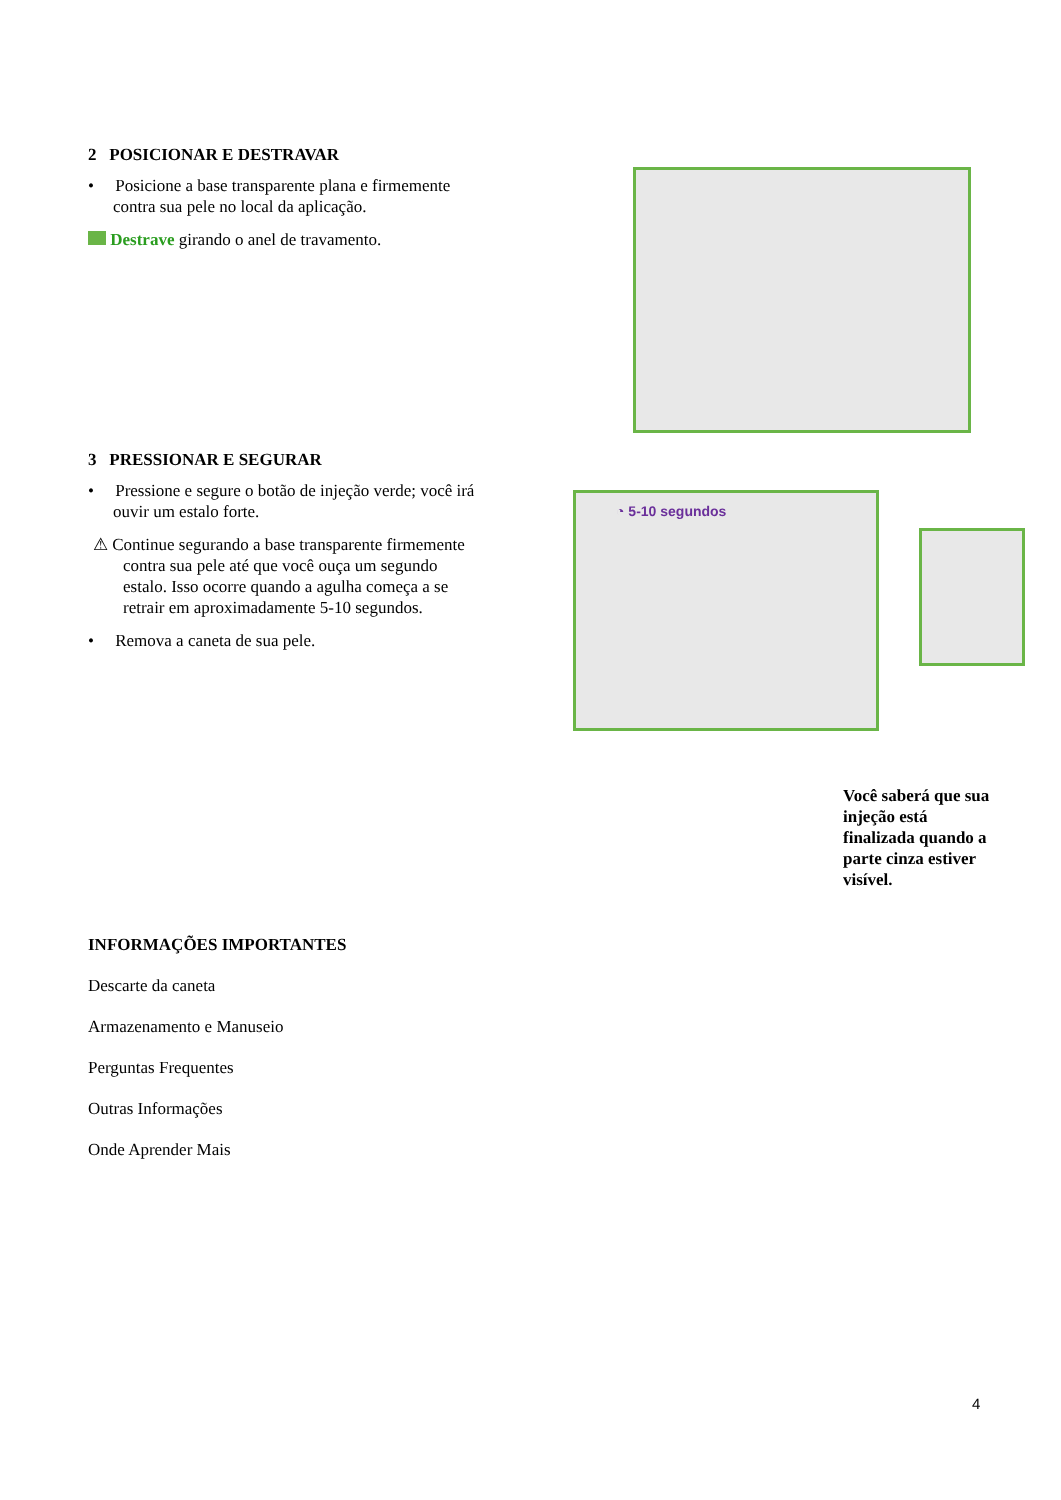2 POSICIONAR E DESTRAVAR
• Posicione a base transparente plana e firmemente contra sua pele no local da aplicação.
Destrave girando o anel de travamento.
3 PRESSIONAR E SEGURAR
• Pressione e segure o botão de injeção verde; você irá ouvir um estalo forte.
⚠ Continue segurando a base transparente firmemente contra sua pele até que você ouça um segundo estalo. Isso ocorre quando a agulha começa a se retrair em aproximadamente 5-10 segundos.
• Remova a caneta de sua pele.
◔ 5-10 segundos
Você saberá que sua injeção está finalizada quando a parte cinza estiver visível.
INFORMAÇÕES IMPORTANTES
Descarte da caneta
Armazenamento e Manuseio
Perguntas Frequentes
Outras Informações
Onde Aprender Mais
4